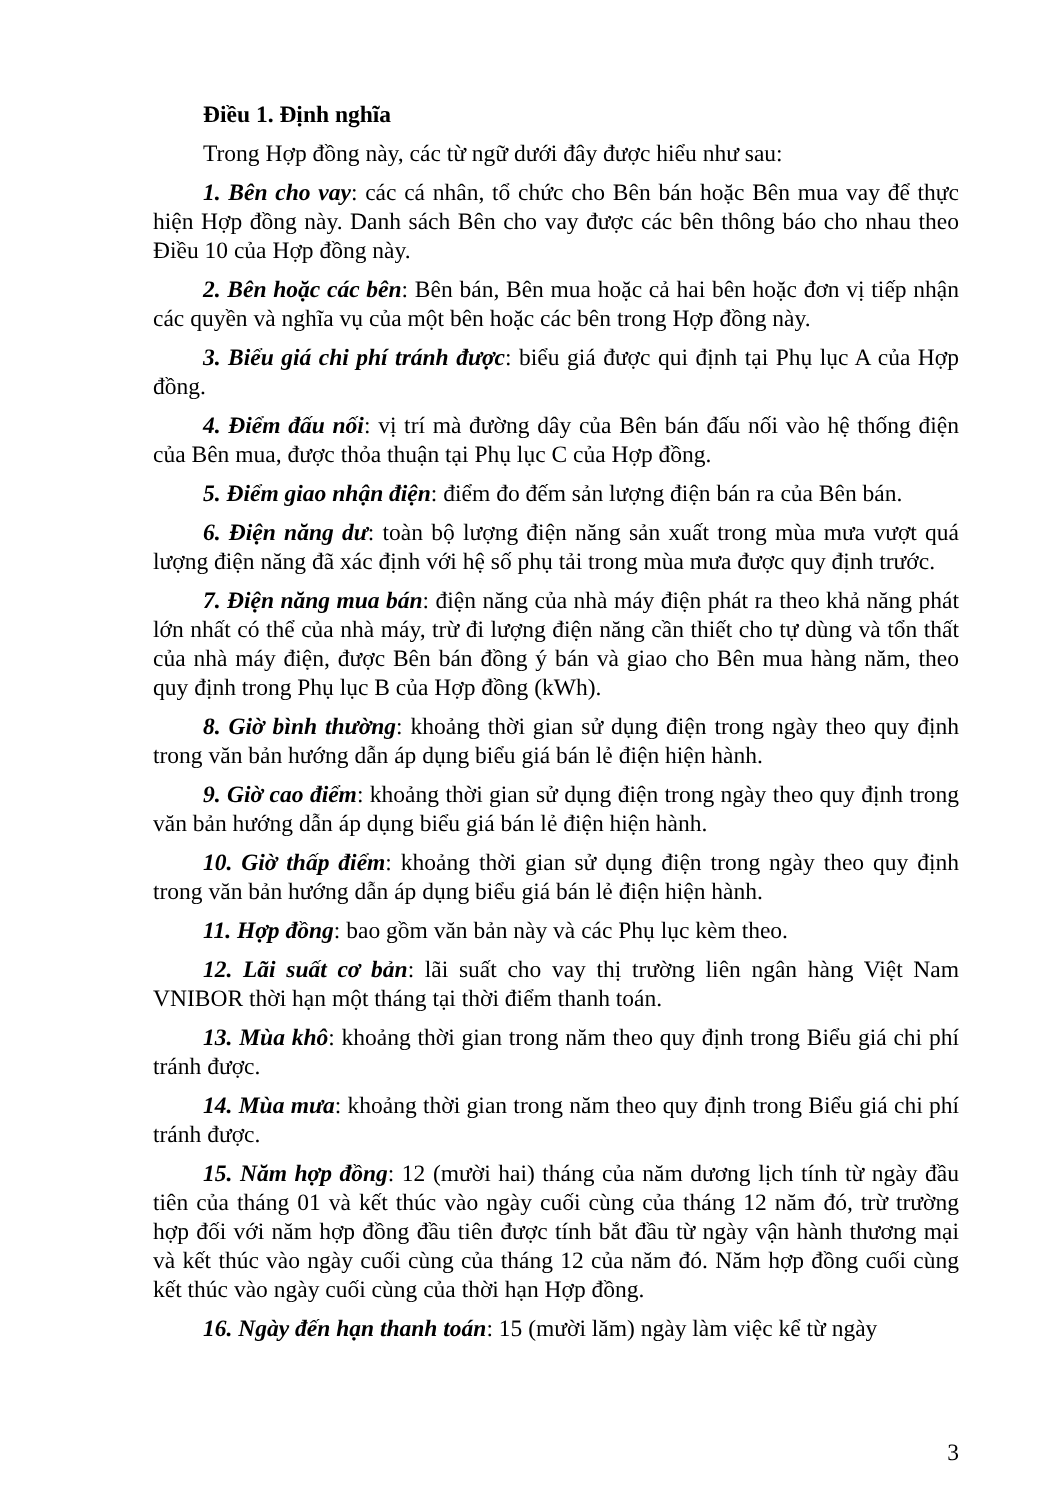Điều 1. Định nghĩa
Trong Hợp đồng này, các từ ngữ dưới đây được hiểu như sau:
1. Bên cho vay: các cá nhân, tổ chức cho Bên bán hoặc Bên mua vay để thực hiện Hợp đồng này. Danh sách Bên cho vay được các bên thông báo cho nhau theo Điều 10 của Hợp đồng này.
2. Bên hoặc các bên: Bên bán, Bên mua hoặc cả hai bên hoặc đơn vị tiếp nhận các quyền và nghĩa vụ của một bên hoặc các bên trong Hợp đồng này.
3. Biểu giá chi phí tránh được: biểu giá được qui định tại Phụ lục A của Hợp đồng.
4. Điểm đấu nối: vị trí mà đường dây của Bên bán đấu nối vào hệ thống điện của Bên mua, được thỏa thuận tại Phụ lục C của Hợp đồng.
5. Điểm giao nhận điện: điểm đo đếm sản lượng điện bán ra của Bên bán.
6. Điện năng dư: toàn bộ lượng điện năng sản xuất trong mùa mưa vượt quá lượng điện năng đã xác định với hệ số phụ tải trong mùa mưa được quy định trước.
7. Điện năng mua bán: điện năng của nhà máy điện phát ra theo khả năng phát lớn nhất có thể của nhà máy, trừ đi lượng điện năng cần thiết cho tự dùng và tổn thất của nhà máy điện, được Bên bán đồng ý bán và giao cho Bên mua hàng năm, theo quy định trong Phụ lục B của Hợp đồng (kWh).
8. Giờ bình thường: khoảng thời gian sử dụng điện trong ngày theo quy định trong văn bản hướng dẫn áp dụng biểu giá bán lẻ điện hiện hành.
9. Giờ cao điểm: khoảng thời gian sử dụng điện trong ngày theo quy định trong văn bản hướng dẫn áp dụng biểu giá bán lẻ điện hiện hành.
10. Giờ thấp điểm: khoảng thời gian sử dụng điện trong ngày theo quy định trong văn bản hướng dẫn áp dụng biểu giá bán lẻ điện hiện hành.
11. Hợp đồng: bao gồm văn bản này và các Phụ lục kèm theo.
12. Lãi suất cơ bản: lãi suất cho vay thị trường liên ngân hàng Việt Nam VNIBOR thời hạn một tháng tại thời điểm thanh toán.
13. Mùa khô: khoảng thời gian trong năm theo quy định trong Biểu giá chi phí tránh được.
14. Mùa mưa: khoảng thời gian trong năm theo quy định trong Biểu giá chi phí tránh được.
15. Năm hợp đồng: 12 (mười hai) tháng của năm dương lịch tính từ ngày đầu tiên của tháng 01 và kết thúc vào ngày cuối cùng của tháng 12 năm đó, trừ trường hợp đối với năm hợp đồng đầu tiên được tính bắt đầu từ ngày vận hành thương mại và kết thúc vào ngày cuối cùng của tháng 12 của năm đó. Năm hợp đồng cuối cùng kết thúc vào ngày cuối cùng của thời hạn Hợp đồng.
16. Ngày đến hạn thanh toán: 15 (mười lăm) ngày làm việc kể từ ngày
3